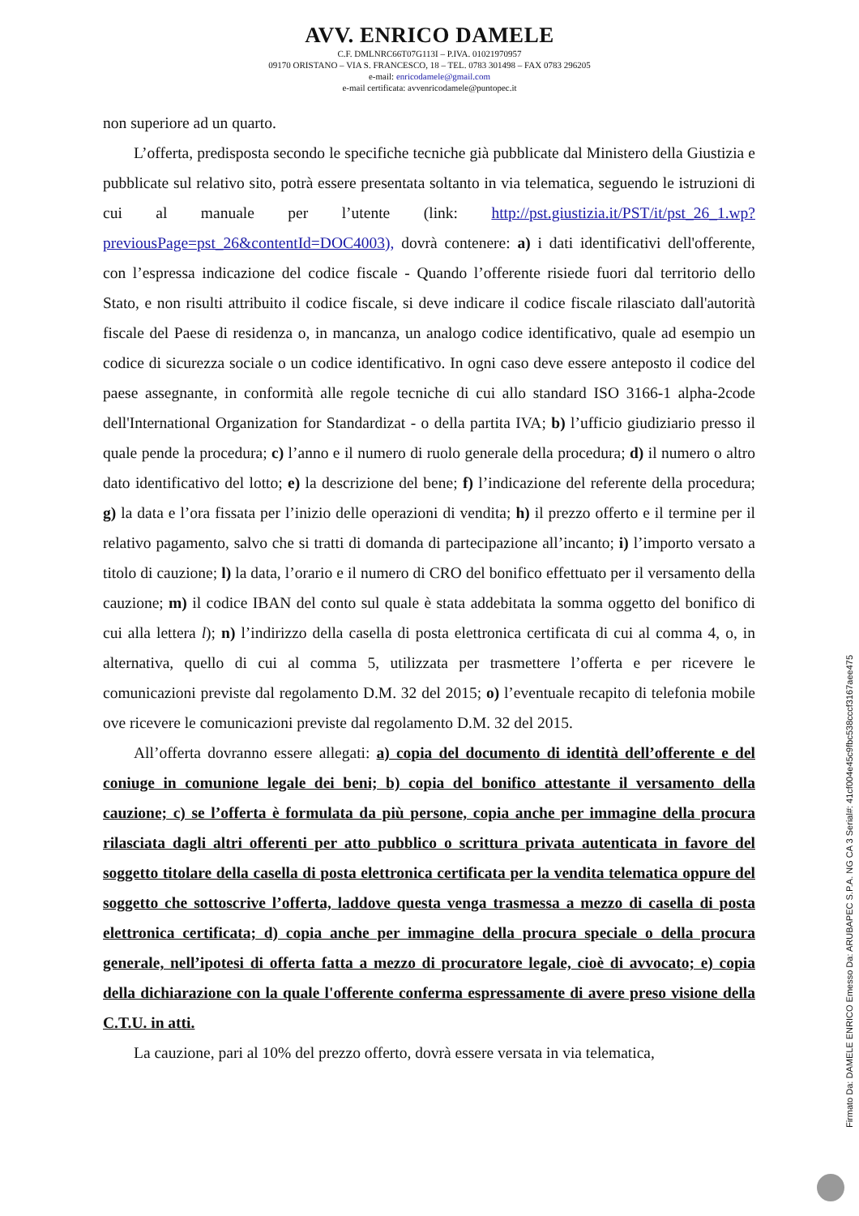AVV. ENRICO DAMELE
C.F. DMLNRC66T07G113I – P.IVA. 01021970957
09170 ORISTANO – VIA S. FRANCESCO, 18 – TEL. 0783 301498 – FAX 0783 296205
e-mail: enricodamele@gmail.com
e-mail certificata: avvenricodamele@puntopec.it
non superiore ad un quarto.
L’offerta, predisposta secondo le specifiche tecniche già pubblicate dal Ministero della Giustizia e pubblicate sul relativo sito, potrà essere presentata soltanto in via telematica, seguendo le istruzioni di cui al manuale per l’utente (link: http://pst.giustizia.it/PST/it/pst_26_1.wp?previousPage=pst_26&contentId=DOC4003), dovrà contenere: a) i dati identificativi dell'offerente, con l’espressa indicazione del codice fiscale - Quando l’offerente risiede fuori dal territorio dello Stato, e non risulti attribuito il codice fiscale, si deve indicare il codice fiscale rilasciato dall'autorità fiscale del Paese di residenza o, in mancanza, un analogo codice identificativo, quale ad esempio un codice di sicurezza sociale o un codice identificativo. In ogni caso deve essere anteposto il codice del paese assegnante, in conformità alle regole tecniche di cui allo standard ISO 3166-1 alpha-2code dell'International Organization for Standardizat - o della partita IVA; b) l’ufficio giudiziario presso il quale pende la procedura; c) l’anno e il numero di ruolo generale della procedura; d) il numero o altro dato identificativo del lotto; e) la descrizione del bene; f) l’indicazione del referente della procedura; g) la data e l’ora fissata per l’inizio delle operazioni di vendita; h) il prezzo offerto e il termine per il relativo pagamento, salvo che si tratti di domanda di partecipazione all’incanto; i) l’importo versato a titolo di cauzione; l) la data, l’orario e il numero di CRO del bonifico effettuato per il versamento della cauzione; m) il codice IBAN del conto sul quale è stata addebitata la somma oggetto del bonifico di cui alla lettera l); n) l’indirizzo della casella di posta elettronica certificata di cui al comma 4, o, in alternativa, quello di cui al comma 5, utilizzata per trasmettere l’offerta e per ricevere le comunicazioni previste dal regolamento D.M. 32 del 2015; o) l’eventuale recapito di telefonia mobile ove ricevere le comunicazioni previste dal regolamento D.M. 32 del 2015.
All’offerta dovranno essere allegati: a) copia del documento di identità dell’offerente e del coniuge in comunione legale dei beni; b) copia del bonifico attestante il versamento della cauzione; c) se l’offerta è formulata da più persone, copia anche per immagine della procura rilasciata dagli altri offerenti per atto pubblico o scrittura privata autenticata in favore del soggetto titolare della casella di posta elettronica certificata per la vendita telematica oppure del soggetto che sottoscrive l’offerta, laddove questa venga trasmessa a mezzo di casella di posta elettronica certificata; d) copia anche per immagine della procura speciale o della procura generale, nell’ipotesi di offerta fatta a mezzo di procuratore legale, cioè di avvocato; e) copia della dichiarazione con la quale l'offerente conferma espressamente di avere preso visione della C.T.U. in atti.
La cauzione, pari al 10% del prezzo offerto, dovrà essere versata in via telematica,
Firmato Da: DAMELE ENRICO Emesso Da: ARUBAPEC S.P.A. NG CA 3 Serial#: 41cf004e45c9fbc538cccf3167aee475